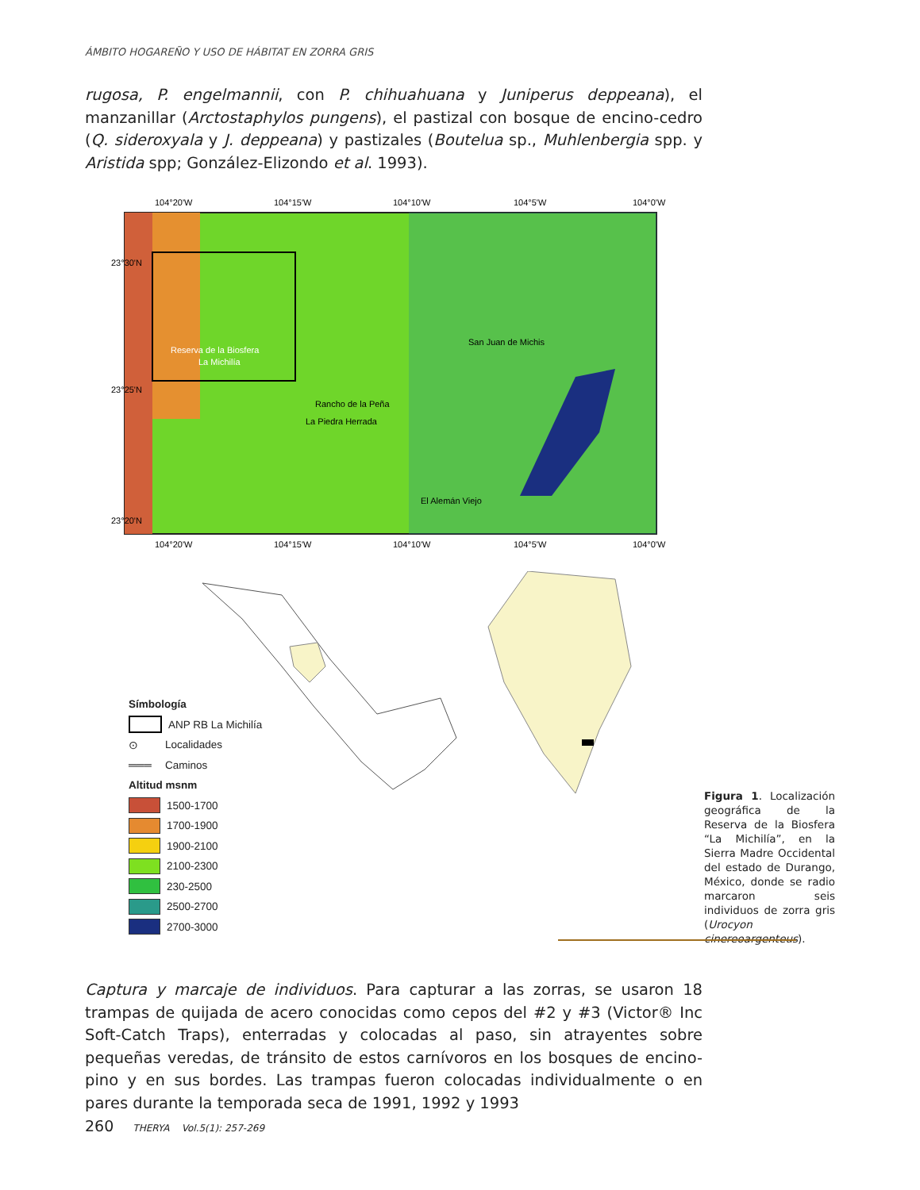ÁMBITO HOGAREÑO Y USO DE HÁBITAT EN ZORRA GRIS
rugosa, P. engelmannii, con P. chihuahuana y Juniperus deppeana), el manzanillar (Arctostaphylos pungens), el pastizal con bosque de encino-cedro (Q. sideroxyala y J. deppeana) y pastizales (Boutelua sp., Muhlenbergia spp. y Aristida spp; González-Elizondo et al. 1993).
104°20'W
104°15'W
104°10'W
104°5'W
104°0'W
104°20'W
104°15'W
104°10'W
104°5'W
104°0'W
San Juan de Michis
Rancho de la Peña
La Piedra Herrada
El Alemán Viejo
Reserva de la Biosfera
La Michilía
23°30'N
23°25'N
23°20'N
Símbología
ANP RB La Michilía
⊙ Localidades
═══ Caminos
Altitud msnm
1500-1700
1700-1900
1900-2100
2100-2300
230-2500
2500-2700
2700-3000
Figura 1. Localización geográfica de la Reserva de la Biosfera “La Michilía”, en la Sierra Madre Occidental del estado de Durango, México, donde se radio marcaron seis individuos de zorra gris (Urocyon cinereoargenteus).
Captura y marcaje de individuos. Para capturar a las zorras, se usaron 18 trampas de quijada de acero conocidas como cepos del #2 y #3 (Victor® Inc Soft-Catch Traps), enterradas y colocadas al paso, sin atrayentes sobre pequeñas veredas, de tránsito de estos carnívoros en los bosques de encino-pino y en sus bordes. Las trampas fueron colocadas individualmente o en pares durante la temporada seca de 1991, 1992 y 1993
260 THERYA Vol.5(1): 257-269